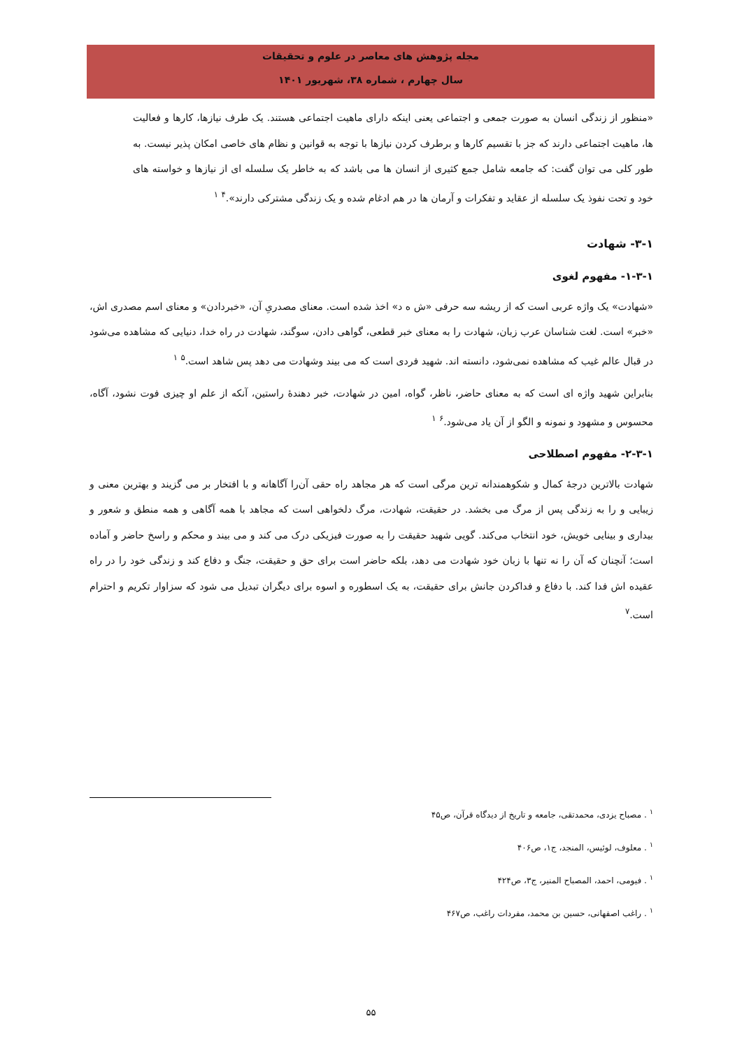مجله پژوهش های معاصر در علوم و تحقیقات
سال چهارم ، شماره ۳۸، شهریور ۱۴۰۱
«منظور از زندگی انسان به صورت جمعی و اجتماعی یعنی اینکه دارای ماهیت اجتماعی هستند. یک طرف نیازها، کارها و فعالیت ها، ماهیت اجتماعی دارند که جز با تقسیم کارها و برطرف کردن نیازها با توجه به قوانین و نظام های خاصی امکان پذیر نیست. به طور کلی می توان گفت: که جامعه شامل جمع کثیری از انسان ها می باشد که به خاطر یک سلسله ای از نیازها و خواسته های خود و تحت نفوذ یک سلسله از عقاید و تفکرات و آرمان ها در هم ادغام شده و یک زندگی مشترکی دارند».<sup>۴</sup> <sup>۱</sup>
۳-۱- شهادت
۱-۳-۱- مفهوم لغوی
«شهادت» یک واژه عربی است که از ریشه سه حرفی «ش ه د» اخذ شده است. معنای مصدریِ آن، «خبردادن» و معنای اسم مصدری اش، «خبر» است. لغت شناسان عرب زبان، شهادت را به معنای خبر قطعی، گواهی دادن، سوگند، شهادت در راه خدا، دنیایی که مشاهده می‌شود در قبال عالم غیب که مشاهده نمی‌شود، دانسته اند. شهید فردی است که می بیند وشهادت می دهد پس شاهد است.<sup>۵</sup> <sup>۱</sup>
بنابراین شهید واژه ای است که به معنای حاضر، ناظر، گواه، امین در شهادت، خبر دهندهٔ راستین، آنکه از علم او چیزی فوت نشود، آگاه، محسوس و مشهود و نمونه و الگو از آن یاد می‌شود.<sup>۶</sup> <sup>۱</sup>
۲-۳-۱- مفهوم اصطلاحی
شهادت بالاترین درجهٔ کمال و شکوهمندانه ترین مرگی است که هر مجاهد راه حقی آن‌را آگاهانه و با افتخار بر می گزیند و بهترین معنی و زیبایی و را به زندگی پس از مرگ می بخشد. در حقیقت، شهادت، مرگ دلخواهی است که مجاهد با همه آگاهی و همه منطق و شعور و بیداری و بینایی خویش، خود انتخاب می‌کند. گویی شهید حقیقت را به صورت فیزیکی درک می کند و می بیند و محکم و راسخ حاضر و آماده است؛ آنچنان که آن را نه تنها با زبان خود شهادت می دهد، بلکه حاضر است برای حق و حقیقت، جنگ و دفاع کند و زندگی خود را در راه عقیده اش فدا کند. با دفاع و فداکردن جانش برای حقیقت، به یک اسطوره و اسوه برای دیگران تبدیل می شود که سزاوار تکریم و احترام است.<sup>۷</sup>
<sup>۱</sup> . مصباح یزدی، محمدتقی، جامعه و تاریخ از دیدگاه قرآن، ص۴۵
<sup>۱</sup> . معلوف، لوئیس، المنجد، ج۱، ص۴۰۶
<sup>۱</sup> . فیومی، احمد، المصباح المنیر، ج۳، ص۴۲۴
<sup>۱</sup> . راغب اصفهانی، حسین بن محمد، مفردات راغب، ص۴۶۷
۵۵